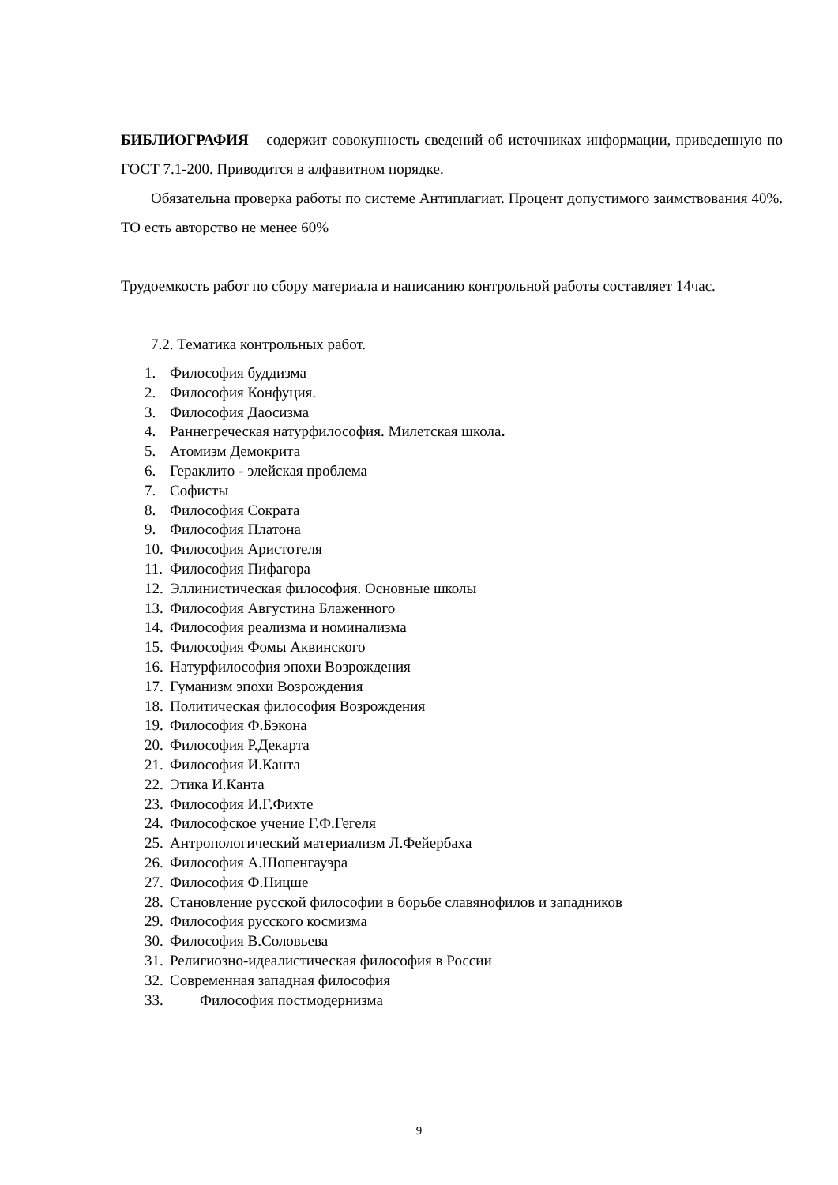БИБЛИОГРАФИЯ – содержит совокупность сведений об источниках информации, приведенную по ГОСТ 7.1-200. Приводится в алфавитном порядке.
Обязательна проверка работы по системе Антиплагиат. Процент допустимого заимствования 40%. ТО есть авторство не менее 60%
Трудоемкость работ по сбору материала и написанию контрольной работы составляет 14час.
7.2. Тематика контрольных работ.
1. Философия буддизма
2. Философия Конфуция.
3. Философия Даосизма
4. Раннегреческая натурфилософия. Милетская школа.
5. Атомизм Демокрита
6. Гераклито - элейская проблема
7. Софисты
8. Философия Сократа
9. Философия Платона
10. Философия Аристотеля
11. Философия Пифагора
12. Эллинистическая философия. Основные школы
13. Философия Августина Блаженного
14. Философия реализма и номинализма
15. Философия Фомы Аквинского
16. Натурфилософия эпохи Возрождения
17. Гуманизм эпохи Возрождения
18. Политическая философия Возрождения
19. Философия Ф.Бэкона
20. Философия Р.Декарта
21. Философия И.Канта
22. Этика И.Канта
23. Философия И.Г.Фихте
24. Философское учение Г.Ф.Гегеля
25. Антропологический материализм Л.Фейербаха
26. Философия А.Шопенгауэра
27. Философия Ф.Ницше
28. Становление русской философии в борьбе славянофилов и западников
29. Философия русского космизма
30. Философия В.Соловьева
31. Религиозно-идеалистическая философия в России
32. Современная западная философия
33. Философия постмодернизма
9